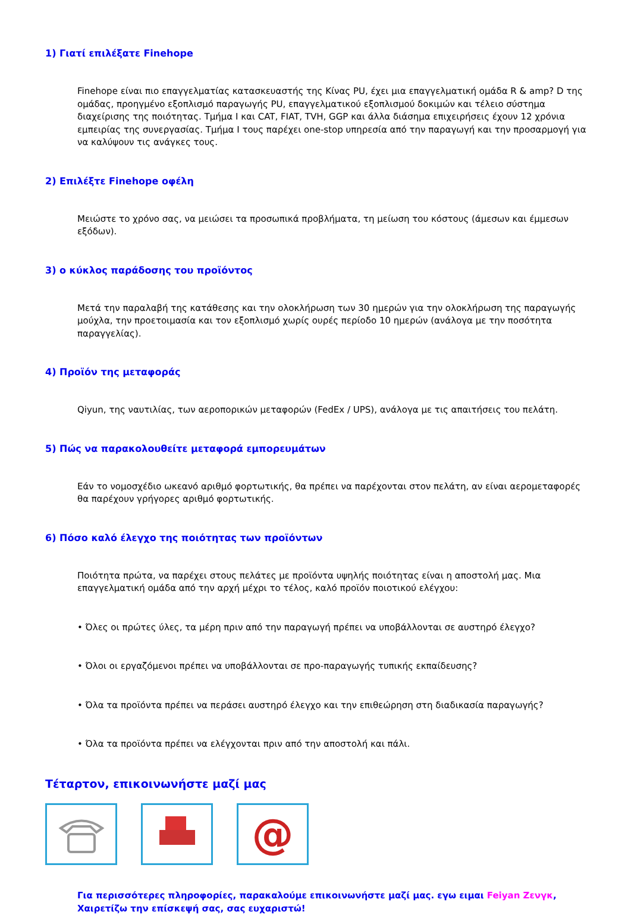1) Γιατί επιλέξατε Finehope
Finehope είναι πιο επαγγελματίας κατασκευαστής της Κίνας PU, έχει μια επαγγελματική ομάδα R & amp? D της ομάδας, προηγμένο εξοπλισμό παραγωγής PU, επαγγελματικού εξοπλισμού δοκιμών και τέλειο σύστημα διαχείρισης της ποιότητας. Τμήμα I και CAT, FIAT, TVH, GGP και άλλα διάσημα επιχειρήσεις έχουν 12 χρόνια εμπειρίας της συνεργασίας. Τμήμα I τους παρέχει one-stop υπηρεσία από την παραγωγή και την προσαρμογή για να καλύψουν τις ανάγκες τους.
2) Επιλέξτε Finehope οφέλη
Μειώστε το χρόνο σας, να μειώσει τα προσωπικά προβλήματα, τη μείωση του κόστους (άμεσων και έμμεσων εξόδων).
3) ο κύκλος παράδοσης του προϊόντος
Μετά την παραλαβή της κατάθεσης και την ολοκλήρωση των 30 ημερών για την ολοκλήρωση της παραγωγής μούχλα, την προετοιμασία και τον εξοπλισμό χωρίς ουρές περίοδο 10 ημερών (ανάλογα με την ποσότητα παραγγελίας).
4) Προϊόν της μεταφοράς
Qiyun, της ναυτιλίας, των αεροπορικών μεταφορών (FedEx / UPS), ανάλογα με τις απαιτήσεις του πελάτη.
5) Πώς να παρακολουθείτε μεταφορά εμπορευμάτων
Εάν το νομοσχέδιο ωκεανό αριθμό φορτωτικής, θα πρέπει να παρέχονται στον πελάτη, αν είναι αερομεταφορές θα παρέχουν γρήγορες αριθμό φορτωτικής.
6) Πόσο καλό έλεγχο της ποιότητας των προϊόντων
Ποιότητα πρώτα, να παρέχει στους πελάτες με προϊόντα υψηλής ποιότητας είναι η αποστολή μας. Μια επαγγελματική ομάδα από την αρχή μέχρι το τέλος, καλό προϊόν ποιοτικού ελέγχου:
• Όλες οι πρώτες ύλες, τα μέρη πριν από την παραγωγή πρέπει να υποβάλλονται σε αυστηρό έλεγχο?
• Όλοι οι εργαζόμενοι πρέπει να υποβάλλονται σε προ-παραγωγής τυπικής εκπαίδευσης?
• Όλα τα προϊόντα πρέπει να περάσει αυστηρό έλεγχο και την επιθεώρηση στη διαδικασία παραγωγής?
• Όλα τα προϊόντα πρέπει να ελέγχονται πριν από την αποστολή και πάλι.
Τέταρτον, επικοινωνήστε μαζί μας
@
Για περισσότερες πληροφορίες, παρακαλούμε επικοινωνήστε μαζί μας. εγω ειμαι Feiyan Ζενγκ, Χαιρετίζω την επίσκεψή σας, σας ευχαριστώ!